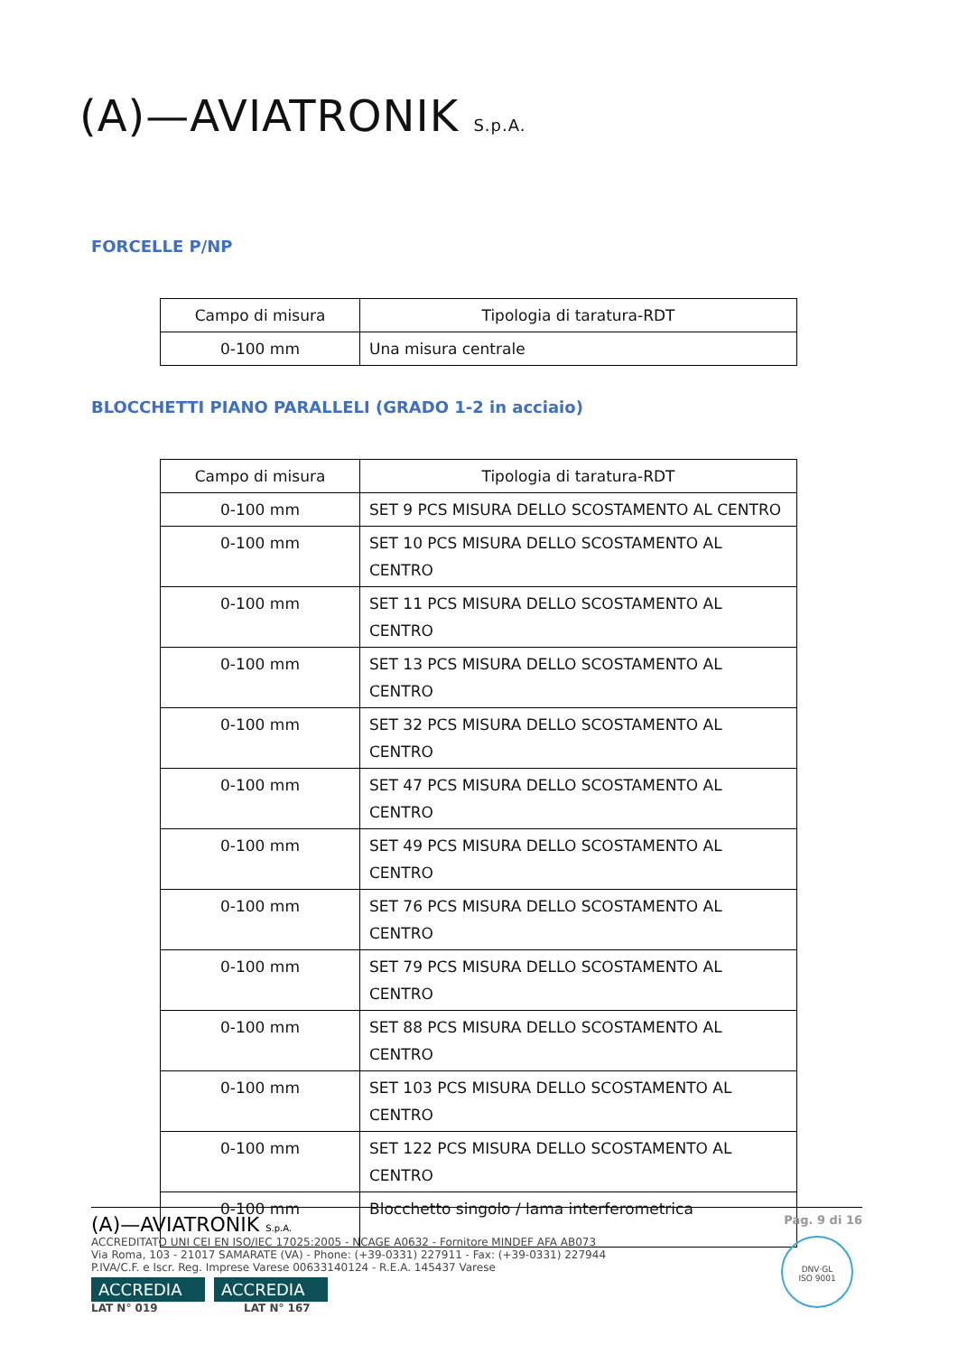(A)—AVIATRONIK S.p.A.
FORCELLE P/NP
| Campo di misura | Tipologia di taratura-RDT |
| --- | --- |
| 0-100 mm | Una misura centrale |
BLOCCHETTI PIANO PARALLELI (GRADO 1-2 in acciaio)
| Campo di misura | Tipologia di taratura-RDT |
| --- | --- |
| 0-100 mm | SET 9 PCS MISURA DELLO SCOSTAMENTO AL CENTRO |
| 0-100 mm | SET 10 PCS MISURA DELLO SCOSTAMENTO AL CENTRO |
| 0-100 mm | SET 11 PCS MISURA DELLO SCOSTAMENTO AL CENTRO |
| 0-100 mm | SET 13 PCS MISURA DELLO SCOSTAMENTO AL CENTRO |
| 0-100 mm | SET 32 PCS MISURA DELLO SCOSTAMENTO AL CENTRO |
| 0-100 mm | SET 47 PCS MISURA DELLO SCOSTAMENTO AL CENTRO |
| 0-100 mm | SET 49 PCS MISURA DELLO SCOSTAMENTO AL CENTRO |
| 0-100 mm | SET 76 PCS MISURA DELLO SCOSTAMENTO AL CENTRO |
| 0-100 mm | SET 79 PCS MISURA DELLO SCOSTAMENTO AL CENTRO |
| 0-100 mm | SET 88 PCS MISURA DELLO SCOSTAMENTO AL CENTRO |
| 0-100 mm | SET 103 PCS MISURA DELLO SCOSTAMENTO AL CENTRO |
| 0-100 mm | SET 122 PCS MISURA DELLO SCOSTAMENTO AL CENTRO |
| 0-100 mm | Blocchetto singolo / lama interferometrica |
(A)—AVIATRONIK S.p.A. Pag. 9 di 16
ACCREDITATO UNI CEI EN ISO/IEC 17025:2005 - NCAGE A0632 - Fornitore MINDEF AFA AB073
Via Roma, 103 - 21017 SAMARATE (VA) - Phone: (+39-0331) 227911 - Fax: (+39-0331) 227944
P.IVA/C.F. e Iscr. Reg. Imprese Varese 00633140124 - R.E.A. 145437 Varese
ACCREDIA ACCREDIA
LAT N° 019 LAT N° 167
DNV·GL
ISO 9001